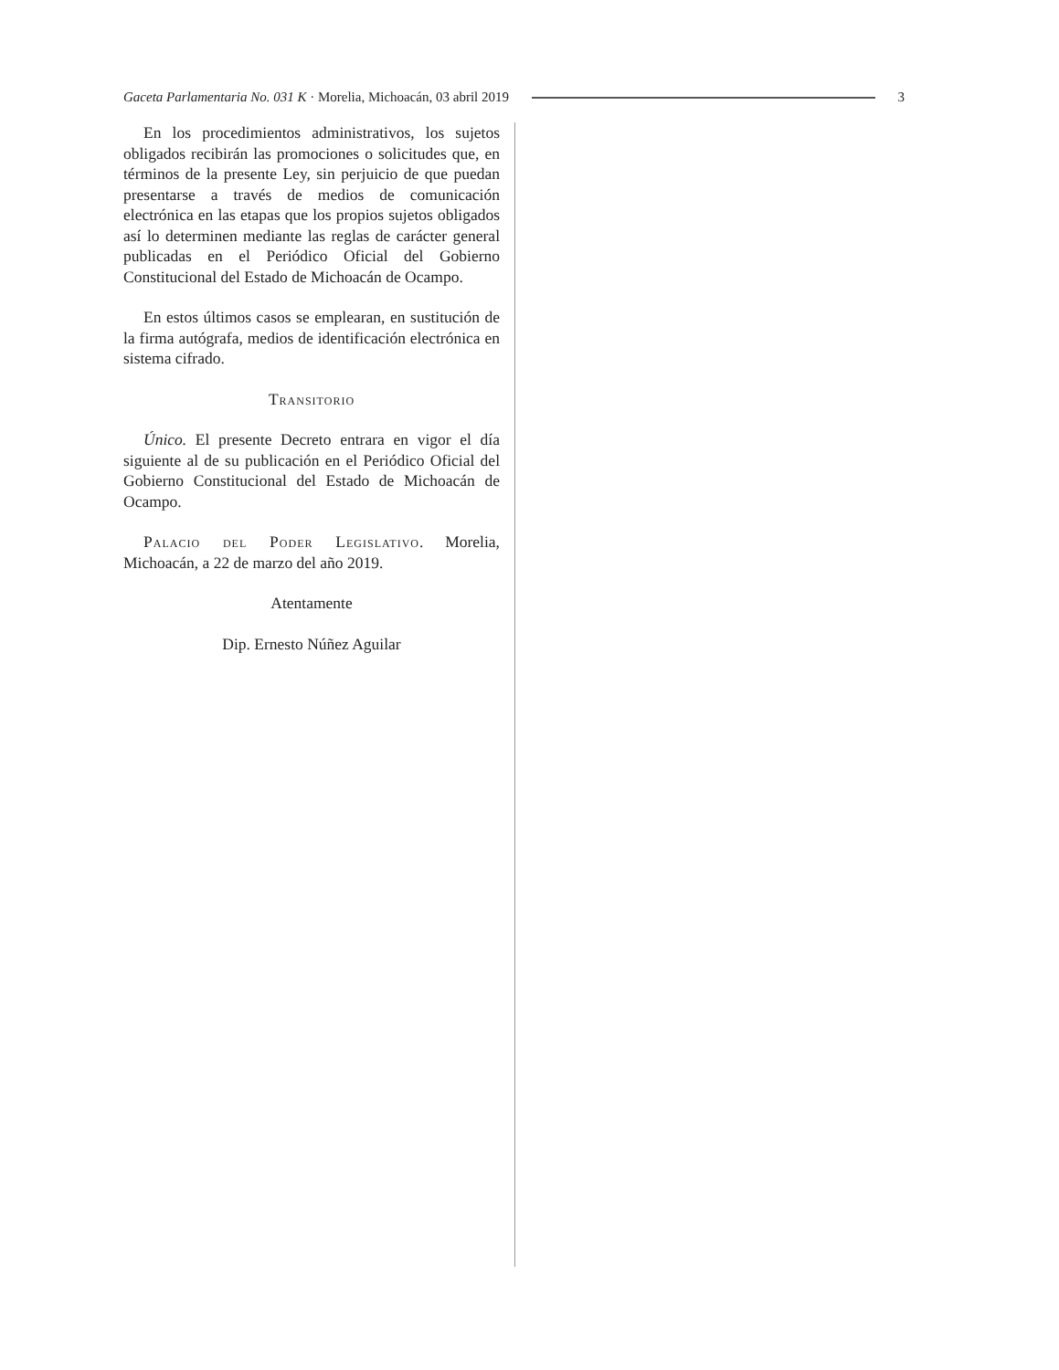Gaceta Parlamentaria No. 031 K · Morelia, Michoacán, 03 abril 2019 3
En los procedimientos administrativos, los sujetos obligados recibirán las promociones o solicitudes que, en términos de la presente Ley, sin perjuicio de que puedan presentarse a través de medios de comunicación electrónica en las etapas que los propios sujetos obligados así lo determinen mediante las reglas de carácter general publicadas en el Periódico Oficial del Gobierno Constitucional del Estado de Michoacán de Ocampo.
En estos últimos casos se emplearan, en sustitución de la firma autógrafa, medios de identificación electrónica en sistema cifrado.
Transitorio
Único. El presente Decreto entrara en vigor el día siguiente al de su publicación en el Periódico Oficial del Gobierno Constitucional del Estado de Michoacán de Ocampo.
Palacio del Poder Legislativo. Morelia, Michoacán, a 22 de marzo del año 2019.
Atentamente
Dip. Ernesto Núñez Aguilar